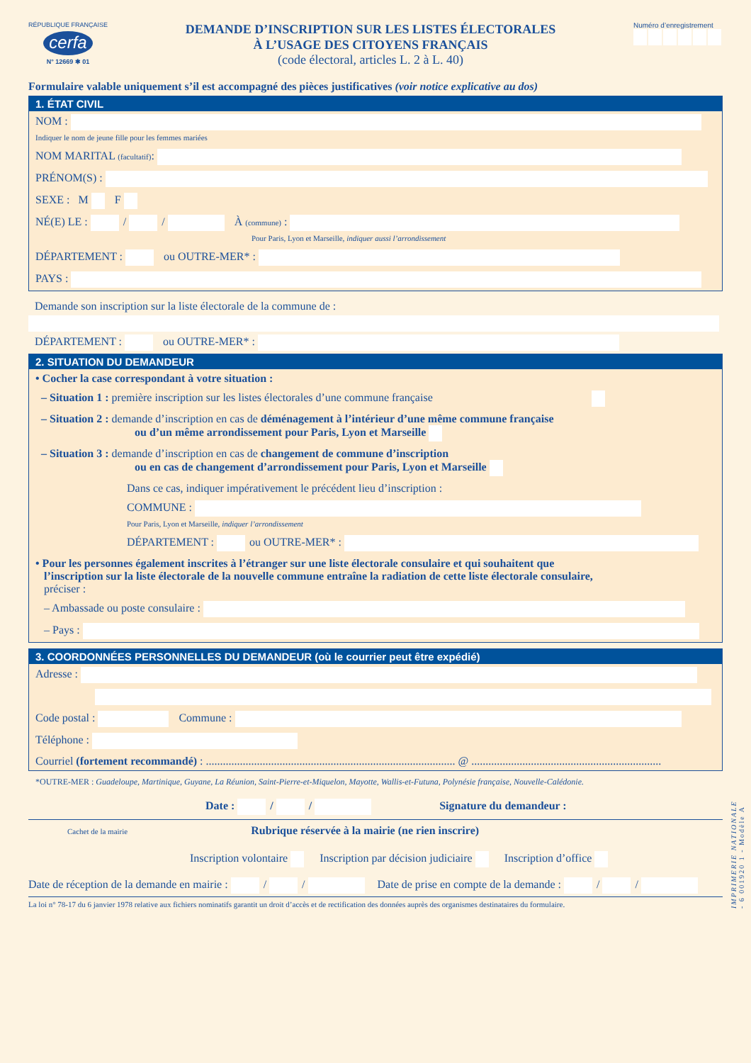RÉPUBLIQUE FRANÇAISE
cerfa
N° 12669 ✱ 01
DEMANDE D’INSCRIPTION SUR LES LISTES ÉLECTORALES
À L’USAGE DES CITOYENS FRANÇAIS
(code électoral, articles L. 2 à L. 40)
Numéro d’enregistrement
Formulaire valable uniquement s’il est accompagné des pièces justificatives (voir notice explicative au dos)
1. ÉTAT CIVIL
NOM :
Indiquer le nom de jeune fille pour les femmes mariées
NOM MARITAL (facultatif):
PRÉNOM(S) :
SEXE : M F
NÉ(E) LE : / / À (commune) :
Pour Paris, Lyon et Marseille, indiquer aussi l’arrondissement
DÉPARTEMENT : ou OUTRE-MER* :
PAYS :
Demande son inscription sur la liste électorale de la commune de :
DÉPARTEMENT : ou OUTRE-MER* :
2. SITUATION DU DEMANDEUR
• Cocher la case correspondant à votre situation :
– Situation 1 : première inscription sur les listes électorales d’une commune française
– Situation 2 : demande d’inscription en cas de déménagement à l’intérieur d’une même commune française
ou d’un même arrondissement pour Paris, Lyon et Marseille
– Situation 3 : demande d’inscription en cas de changement de commune d’inscription
ou en cas de changement d’arrondissement pour Paris, Lyon et Marseille
Dans ce cas, indiquer impérativement le précédent lieu d’inscription :
COMMUNE :
Pour Paris, Lyon et Marseille, indiquer l’arrondissement
DÉPARTEMENT : ou OUTRE-MER* :
• Pour les personnes également inscrites à l’étranger sur une liste électorale consulaire et qui souhaitent que
l’inscription sur la liste électorale de la nouvelle commune entraîne la radiation de cette liste électorale consulaire,
préciser :
– Ambassade ou poste consulaire :
– Pays :
3. COORDONNÉES PERSONNELLES DU DEMANDEUR (où le courrier peut être expédié)
Adresse :
Code postal : Commune :
Téléphone :
Courriel (fortement recommandé) : ........................................................................................ @ ...................................................................
*OUTRE-MER : Guadeloupe, Martinique, Guyane, La Réunion, Saint-Pierre-et-Miquelon, Mayotte, Wallis-et-Futuna, Polynésie française, Nouvelle-Calédonie.
Date : / / Signature du demandeur :
Cachet de la mairie Rubrique réservée à la mairie (ne rien inscrire)
Inscription volontaire Inscription par décision judiciaire Inscription d’office
Date de réception de la demande en mairie : / / Date de prise en compte de la demande : / /
La loi n° 78-17 du 6 janvier 1978 relative aux fichiers nominatifs garantit un droit d’accès et de rectification des données auprès des organismes destinataires du formulaire.
IMPRIMERIE NATIONALE - 6 001920 1 - Modèle A